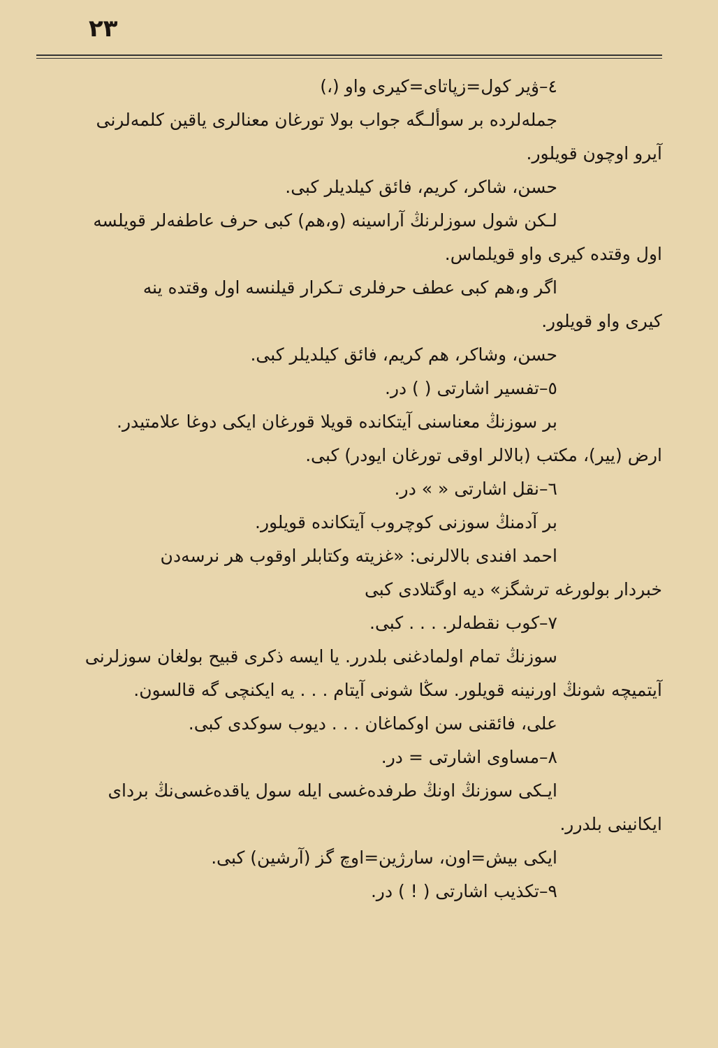٢٣
٤–ۋیر کول=زپاتای=کیری واو (،)
جمله‌لرده بر سوألـگه جواب بولا تورغان معنالری یاقین کلمه‌لرنی
آیرو اوچون قویلور.
حسن، شاکر، کریم، فائق کیلدیلر کبی.
لـکن شول سوزلرنڭ آراسینه (و،هم) کبی حرف عاطفه‌لر قویلسه
اول وقتده کیری واو قویلماس.
اگر و،هم کبی عطف حرفلری تـکرار قیلنسه اول وقتده ینه
کیری واو قویلور.
حسن، وشاکر، هم کریم، فائق کیلدیلر کبی.
٥–تفسیر اشارتی ( ) در.
بر سوزنڭ معناسنی آیتکانده قویلا قورغان ایکی دوغا علامتیدر.
ارض (ییر)، مکتب (بالالر اوقی تورغان ایودر) کبی.
٦–نقل اشارتی « » در.
بر آدمنڭ سوزنی کوچروب آیتکانده قویلور.
احمد افندی بالالرنی: «غزیته وکتابلر اوقوب هر نرسه‌دن
خبردار بولورغه ترشگز» دیه اوگتلادی کبی
٧–کوب نقطه‌لر. . . . کبی.
سوزنڭ تمام اولمادغنی بلدرر. یا ایسه ذکری قبیح بولغان سوزلرنی
آیتمیچه شونڭ اورنینه قویلور. سڭا شونی آیتام . . . یه ایکنچی گه قالسون.
علی، فائقنی سن اوکماغان . . . دیوب سوکدی کبی.
٨–مساوی اشارتی = در.
ایـکی سوزنڭ اونڭ طرفده‌غسی ایله سول یاقده‌غسی‌نڭ بردای
ایکانینی بلدرر.
ایکی بیش=اون، سارژین=اوچ گز (آرشین) کبی.
٩–تکذیب اشارتی ( ! ) در.